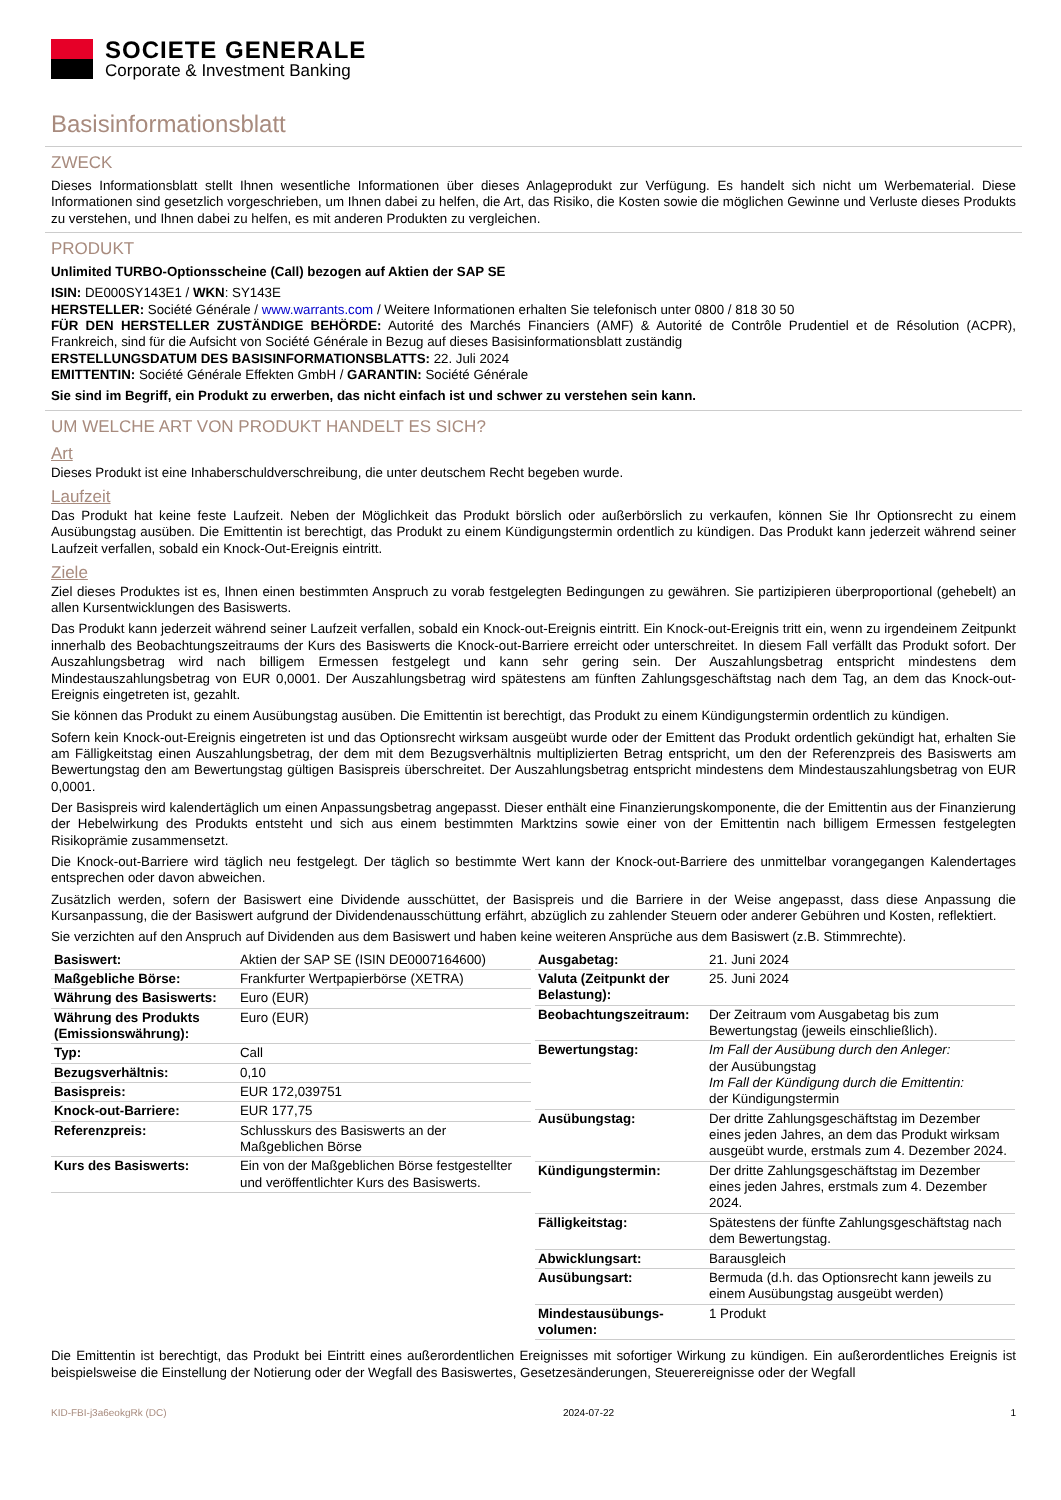SOCIETE GENERALE
Corporate & Investment Banking
Basisinformationsblatt
ZWECK
Dieses Informationsblatt stellt Ihnen wesentliche Informationen über dieses Anlageprodukt zur Verfügung. Es handelt sich nicht um Werbematerial. Diese Informationen sind gesetzlich vorgeschrieben, um Ihnen dabei zu helfen, die Art, das Risiko, die Kosten sowie die möglichen Gewinne und Verluste dieses Produkts zu verstehen, und Ihnen dabei zu helfen, es mit anderen Produkten zu vergleichen.
PRODUKT
Unlimited TURBO-Optionsscheine (Call) bezogen auf Aktien der SAP SE
ISIN: DE000SY143E1 / WKN: SY143E
HERSTELLER: Société Générale / www.warrants.com / Weitere Informationen erhalten Sie telefonisch unter 0800 / 818 30 50
FÜR DEN HERSTELLER ZUSTÄNDIGE BEHÖRDE: Autorité des Marchés Financiers (AMF) & Autorité de Contrôle Prudentiel et de Résolution (ACPR), Frankreich, sind für die Aufsicht von Société Générale in Bezug auf dieses Basisinformationsblatt zuständig
ERSTELLUNGSDATUM DES BASISINFORMATIONSBLATTS: 22. Juli 2024
EMITTENTIN: Société Générale Effekten GmbH / GARANTIN: Société Générale
Sie sind im Begriff, ein Produkt zu erwerben, das nicht einfach ist und schwer zu verstehen sein kann.
UM WELCHE ART VON PRODUKT HANDELT ES SICH?
Art
Dieses Produkt ist eine Inhaberschuldverschreibung, die unter deutschem Recht begeben wurde.
Laufzeit
Das Produkt hat keine feste Laufzeit. Neben der Möglichkeit das Produkt börslich oder außerbörslich zu verkaufen, können Sie Ihr Optionsrecht zu einem Ausübungstag ausüben. Die Emittentin ist berechtigt, das Produkt zu einem Kündigungstermin ordentlich zu kündigen. Das Produkt kann jederzeit während seiner Laufzeit verfallen, sobald ein Knock-Out-Ereignis eintritt.
Ziele
Ziel dieses Produktes ist es, Ihnen einen bestimmten Anspruch zu vorab festgelegten Bedingungen zu gewähren. Sie partizipieren überproportional (gehebelt) an allen Kursentwicklungen des Basiswerts.
Das Produkt kann jederzeit während seiner Laufzeit verfallen, sobald ein Knock-out-Ereignis eintritt. Ein Knock-out-Ereignis tritt ein, wenn zu irgendeinem Zeitpunkt innerhalb des Beobachtungszeitraums der Kurs des Basiswerts die Knock-out-Barriere erreicht oder unterschreitet. In diesem Fall verfällt das Produkt sofort. Der Auszahlungsbetrag wird nach billigem Ermessen festgelegt und kann sehr gering sein. Der Auszahlungsbetrag entspricht mindestens dem Mindestauszahlungsbetrag von EUR 0,0001. Der Auszahlungsbetrag wird spätestens am fünften Zahlungsgeschäftstag nach dem Tag, an dem das Knock-out-Ereignis eingetreten ist, gezahlt.
Sie können das Produkt zu einem Ausübungstag ausüben. Die Emittentin ist berechtigt, das Produkt zu einem Kündigungstermin ordentlich zu kündigen.
Sofern kein Knock-out-Ereignis eingetreten ist und das Optionsrecht wirksam ausgeübt wurde oder der Emittent das Produkt ordentlich gekündigt hat, erhalten Sie am Fälligkeitstag einen Auszahlungsbetrag, der dem mit dem Bezugsverhältnis multiplizierten Betrag entspricht, um den der Referenzpreis des Basiswerts am Bewertungstag den am Bewertungstag gültigen Basispreis überschreitet. Der Auszahlungsbetrag entspricht mindestens dem Mindestauszahlungsbetrag von EUR 0,0001.
Der Basispreis wird kalendertäglich um einen Anpassungsbetrag angepasst. Dieser enthält eine Finanzierungskomponente, die der Emittentin aus der Finanzierung der Hebelwirkung des Produkts entsteht und sich aus einem bestimmten Marktzins sowie einer von der Emittentin nach billigem Ermessen festgelegten Risikoprämie zusammensetzt.
Die Knock-out-Barriere wird täglich neu festgelegt. Der täglich so bestimmte Wert kann der Knock-out-Barriere des unmittelbar vorangegangen Kalendertages entsprechen oder davon abweichen.
Zusätzlich werden, sofern der Basiswert eine Dividende ausschüttet, der Basispreis und die Barriere in der Weise angepasst, dass diese Anpassung die Kursanpassung, die der Basiswert aufgrund der Dividendenausschüttung erfährt, abzüglich zu zahlender Steuern oder anderer Gebühren und Kosten, reflektiert.
Sie verzichten auf den Anspruch auf Dividenden aus dem Basiswert und haben keine weiteren Ansprüche aus dem Basiswert (z.B. Stimmrechte).
| Basiswert: | Aktien der SAP SE (ISIN DE0007164600) |
| Maßgebliche Börse: | Frankfurter Wertpapierbörse (XETRA) |
| Währung des Basiswerts: | Euro (EUR) |
| Währung des Produkts (Emissionswährung): | Euro (EUR) |
| Typ: | Call |
| Bezugsverhältnis: | 0,10 |
| Basispreis: | EUR 172,039751 |
| Knock-out-Barriere: | EUR 177,75 |
| Referenzpreis: | Schlusskurs des Basiswerts an der Maßgeblichen Börse |
| Kurs des Basiswerts: | Ein von der Maßgeblichen Börse festgestellter und veröffentlichter Kurs des Basiswerts. |
| Ausgabetag: | 21. Juni 2024 |
| Valuta (Zeitpunkt der Belastung): | 25. Juni 2024 |
| Beobachtungszeitraum: | Der Zeitraum vom Ausgabetag bis zum Bewertungstag (jeweils einschließlich). |
| Bewertungstag: | Im Fall der Ausübung durch den Anleger: der Ausübungstag Im Fall der Kündigung durch die Emittentin: der Kündigungstermin |
| Ausübungstag: | Der dritte Zahlungsgeschäftstag im Dezember eines jeden Jahres, an dem das Produkt wirksam ausgeübt wurde, erstmals zum 4. Dezember 2024. |
| Kündigungstermin: | Der dritte Zahlungsgeschäftstag im Dezember eines jeden Jahres, erstmals zum 4. Dezember 2024. |
| Fälligkeitstag: | Spätestens der fünfte Zahlungsgeschäftstag nach dem Bewertungstag. |
| Abwicklungsart: | Barausgleich |
| Ausübungsart: | Bermuda (d.h. das Optionsrecht kann jeweils zu einem Ausübungstag ausgeübt werden) |
| Mindestausübungs-volumen: | 1 Produkt |
Die Emittentin ist berechtigt, das Produkt bei Eintritt eines außerordentlichen Ereignisses mit sofortiger Wirkung zu kündigen. Ein außerordentliches Ereignis ist beispielsweise die Einstellung der Notierung oder der Wegfall des Basiswertes, Gesetzesänderungen, Steuerereignisse oder der Wegfall
KID-FBI-j3a6eokgRk (DC) 2024-07-22 1